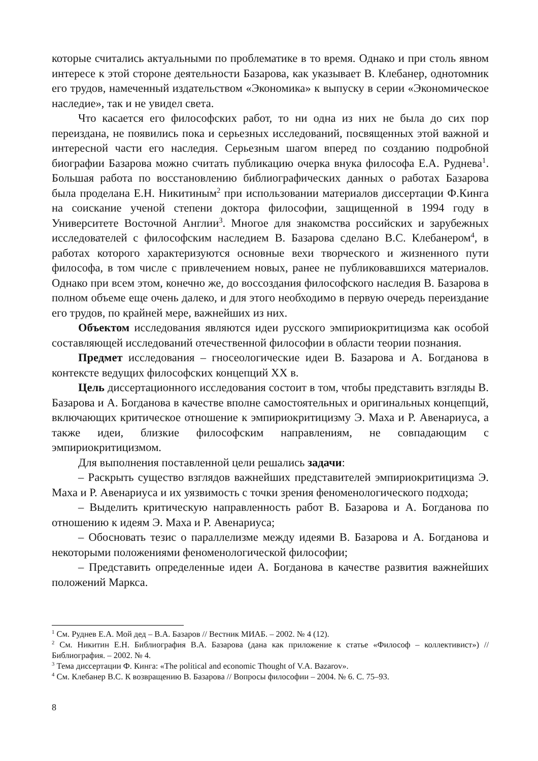которые считались актуальными по проблематике в то время. Однако и при столь явном интересе к этой стороне деятельности Базарова, как указывает В. Клебанер, однотомник его трудов, намеченный издательством «Экономика» к выпуску в серии «Экономическое наследие», так и не увидел света.
Что касается его философских работ, то ни одна из них не была до сих пор переиздана, не появились пока и серьезных исследований, посвященных этой важной и интересной части его наследия. Серьезным шагом вперед по созданию подробной биографии Базарова можно считать публикацию очерка внука философа Е.А. Руднева<sup>1</sup>. Большая работа по восстановлению библиографических данных о работах Базарова была проделана Е.Н. Никитиным<sup>2</sup> при использовании материалов диссертации Ф.Кинга на соискание ученой степени доктора философии, защищенной в 1994 году в Университете Восточной Англии<sup>3</sup>. Многое для знакомства российских и зарубежных исследователей с философским наследием В. Базарова сделано В.С. Клебанером<sup>4</sup>, в работах которого характеризуются основные вехи творческого и жизненного пути философа, в том числе с привлечением новых, ранее не публиковавшихся материалов. Однако при всем этом, конечно же, до воссоздания философского наследия В. Базарова в полном объеме еще очень далеко, и для этого необходимо в первую очередь переиздание его трудов, по крайней мере, важнейших из них.
Объектом исследования являются идеи русского эмпириокритицизма как особой составляющей исследований отечественной философии в области теории познания.
Предмет исследования – гносеологические идеи В. Базарова и А. Богданова в контексте ведущих философских концепций XX в.
Цель диссертационного исследования состоит в том, чтобы представить взгляды В. Базарова и А. Богданова в качестве вполне самостоятельных и оригинальных концепций, включающих критическое отношение к эмпириокритицизму Э. Маха и Р. Авенариуса, а также идеи, близкие философским направлениям, не совпадающим с эмпириокритицизмом.
Для выполнения поставленной цели решались задачи:
– Раскрыть существо взглядов важнейших представителей эмпириокритицизма Э. Маха и Р. Авенариуса и их уязвимость с точки зрения феноменологического подхода;
– Выделить критическую направленность работ В. Базарова и А. Богданова по отношению к идеям Э. Маха и Р. Авенариуса;
– Обосновать тезис о параллелизме между идеями В. Базарова и А. Богданова и некоторыми положениями феноменологической философии;
– Представить определенные идеи А. Богданова в качестве развития важнейших положений Маркса.
<sup>1</sup> См. Руднев Е.А. Мой дед – В.А. Базаров // Вестник МИАБ. – 2002. № 4 (12).
<sup>2</sup> См. Никитин Е.Н. Библиография В.А. Базарова (дана как приложение к статье «Философ – коллективист») // Библиография. – 2002. № 4.
<sup>3</sup> Тема диссертации Ф. Кинга: «The political and economic Thought of V.A. Bazarov».
<sup>4</sup> См. Клебанер В.С. К возвращению В. Базарова // Вопросы философии – 2004. № 6. С. 75–93.
8